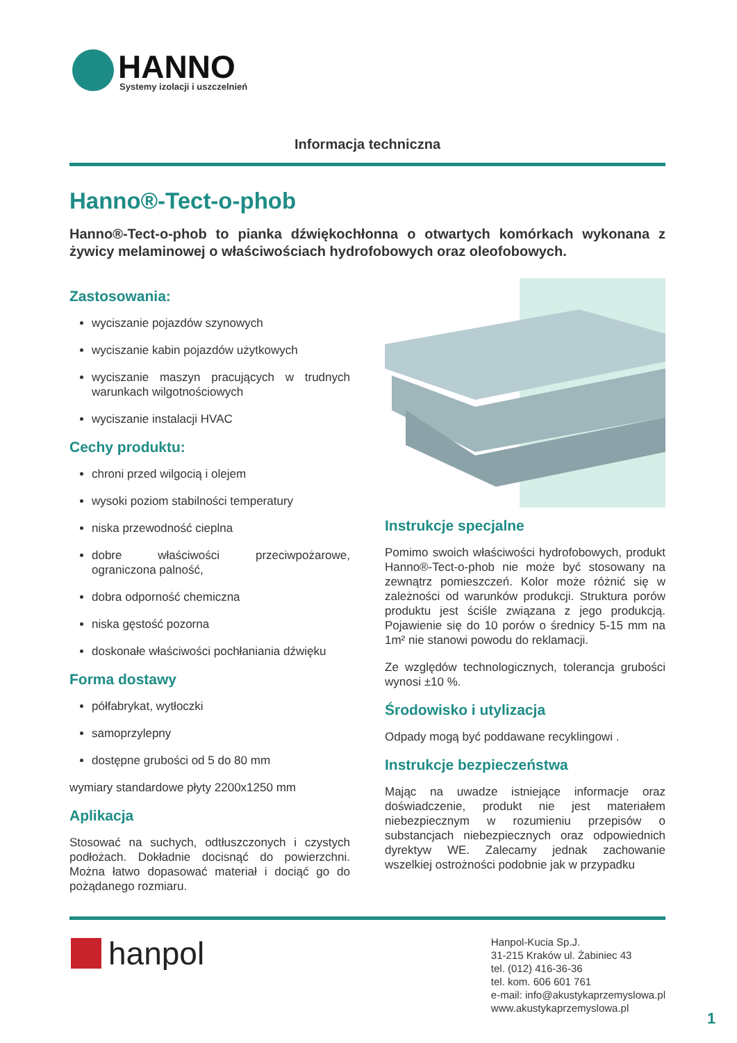HANNO
Systemy izolacji i uszczelnień
Informacja techniczna
Hanno®-Tect-o-phob
Hanno®-Tect-o-phob to pianka dźwiękochłonna o otwartych komórkach wykonana z żywicy melaminowej o właściwościach hydrofobowych oraz oleofobowych.
Zastosowania:
wyciszanie pojazdów szynowych
wyciszanie kabin pojazdów użytkowych
wyciszanie maszyn pracujących w trudnych warunkach wilgotnościowych
wyciszanie instalacji HVAC
Cechy produktu:
chroni przed wilgocią i olejem
wysoki poziom stabilności temperatury
niska przewodność cieplna
dobre właściwości przeciwpożarowe, ograniczona palność,
dobra odporność chemiczna
niska gęstość pozorna
doskonałe właściwości pochłaniania dźwięku
Forma dostawy
półfabrykat, wytłoczki
samoprzylepny
dostępne grubości od 5 do 80 mm
wymiary standardowe płyty 2200x1250 mm
Aplikacja
Stosować na suchych, odtłuszczonych i czystych podłożach. Dokładnie docisnąć do powierzchni. Można łatwo dopasować materiał i dociąć go do pożądanego rozmiaru.
Instrukcje specjalne
Pomimo swoich właściwości hydrofobowych, produkt Hanno®-Tect-o-phob nie może być stosowany na zewnątrz pomieszczeń. Kolor może różnić się w zależności od warunków produkcji. Struktura porów produktu jest ściśle związana z jego produkcją. Pojawienie się do 10 porów o średnicy 5-15 mm na 1m² nie stanowi powodu do reklamacji.
Ze względów technologicznych, tolerancja grubości wynosi ±10 %.
Środowisko i utylizacja
Odpady mogą być poddawane recyklingowi .
Instrukcje bezpieczeństwa
Mając na uwadze istniejące informacje oraz doświadczenie, produkt nie jest materiałem niebezpiecznym w rozumieniu przepisów o substancjach niebezpiecznych oraz odpowiednich dyrektyw WE. Zalecamy jednak zachowanie wszelkiej ostrożności podobnie jak w przypadku
hanpol
Hanpol-Kucia Sp.J.
31-215 Kraków ul. Żabiniec 43
tel. (012) 416-36-36
tel. kom. 606 601 761
e-mail: info@akustykaprzemyslowa.pl
www.akustykaprzemyslowa.pl
1